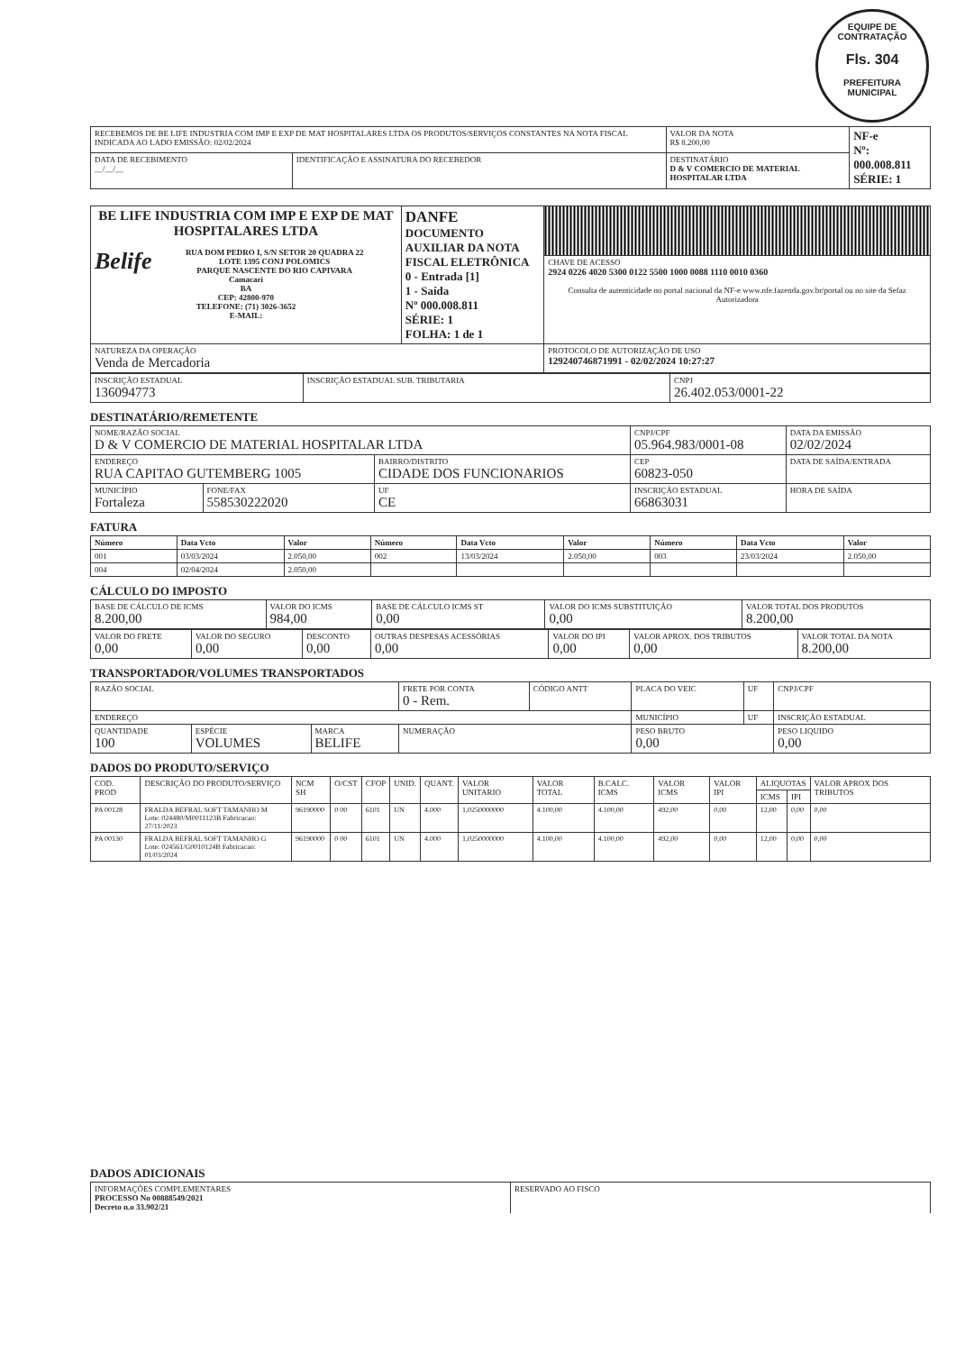EQUIPE DE CONTRATAÇÃO
Fls. 304
PREFEITURA MUNICIPAL
| RECEBEMOS DE BE LIFE INDUSTRIA COM IMP E EXP DE MAT HOSPITALARES LTDA OS PRODUTOS/SERVIÇOS CONSTANTES NA NOTA FISCAL INDICADA AO LADO EMISSÃO: 02/02/2024 | | VALOR DA NOTA R$ 8.200,00 | NF-e Nº: 000.008.811 SÉRIE: 1 |
| DATA DE RECEBIMENTO __/__/__ | IDENTIFICAÇÃO E ASSINATURA DO RECEBEDOR | DESTINATÁRIO D & V COMERCIO DE MATERIAL HOSPITALAR LTDA | |
| BE LIFE INDUSTRIA COM IMP E EXP DE MAT HOSPITALARES LTDA Belife RUA DOM PEDRO I, S/N SETOR 20 QUADRA 22 LOTE 1395 CONJ POLOMICS PARQUE NASCENTE DO RIO CAPIVARA Camacari BA CEP: 42800-970 TELEFONE: (71) 3026-3652 E-MAIL: | DANFE DOCUMENTO AUXILIAR DA NOTA FISCAL ELETRÔNICA 0 - Entrada [1] 1 - Saída Nº 000.008.811 SÉRIE: 1 FOLHA: 1 de 1 | |
| | | CHAVE DE ACESSO 2924 0226 4020 5300 0122 5500 1000 0088 1110 0010 0360 Consulta de autenticidade no portal nacional da NF-e www.nfe.fazenda.gov.br/portal ou no site da Sefaz Autorizadora |
| NATUREZA DA OPERAÇÃO Venda de Mercadoria | | PROTOCOLO DE AUTORIZAÇÃO DE USO 129240746871991 - 02/02/2024 10:27:27 |
| INSCRIÇÃO ESTADUAL 136094773 | INSCRIÇÃO ESTADUAL SUB. TRIBUTARIA | CNPJ 26.402.053/0001-22 |
DESTINATÁRIO/REMETENTE
| NOME/RAZÃO SOCIAL D & V COMERCIO DE MATERIAL HOSPITALAR LTDA | | | CNPJ/CPF 05.964.983/0001-08 | | DATA DA EMISSÃO 02/02/2024 |
| ENDEREÇO RUA CAPITAO GUTEMBERG 1005 | | BAIRRO/DISTRITO CIDADE DOS FUNCIONARIOS | | CEP 60823-050 | DATA DE SAÍDA/ENTRADA |
| MUNICÍPIO Fortaleza | FONE/FAX 558530222020 | UF CE | INSCRIÇÃO ESTADUAL 66863031 | | HORA DE SAÍDA |
FATURA
| Número | Data Vcto | Valor | Número | Data Vcto | Valor | Número | Data Vcto | Valor |
| --- | --- | --- | --- | --- | --- | --- | --- | --- |
| 001 | 03/03/2024 | 2.050,00 | 002 | 13/03/2024 | 2.050,00 | 003 | 23/03/2024 | 2.050,00 |
| 004 | 02/04/2024 | 2.050,00 | | | | | | |
CÁLCULO DO IMPOSTO
| BASE DE CÁLCULO DE ICMS 8.200,00 | VALOR DO ICMS 984,00 | BASE DE CÁLCULO ICMS ST 0,00 | VALOR DO ICMS SUBSTITUIÇÃO 0,00 | VALOR TOTAL DOS PRODUTOS 8.200,00 |
| VALOR DO FRETE 0,00 | VALOR DO SEGURO 0,00 | DESCONTO 0,00 | OUTRAS DESPESAS ACESSÓRIAS 0,00 | VALOR DO IPI 0,00 | VALOR APROX. DOS TRIBUTOS 0,00 | VALOR TOTAL DA NOTA 8.200,00 |
TRANSPORTADOR/VOLUMES TRANSPORTADOS
| RAZÃO SOCIAL | | | FRETE POR CONTA 0 - Rem. | CÓDIGO ANTT | PLACA DO VEIC | UF | CNPJ/CPF |
| ENDEREÇO | | | | | MUNICÍPIO | UF | INSCRIÇÃO ESTADUAL |
| QUANTIDADE 100 | ESPÉCIE VOLUMES | MARCA BELIFE | NUMERAÇÃO | | PESO BRUTO 0,00 | | PESO LIQUIDO 0,00 |
DADOS DO PRODUTO/SERVIÇO
| COD. PROD | DESCRIÇÃO DO PRODUTO/SERVIÇO | NCM SH | O/CST | CFOP | UNID. | QUANT. | VALOR UNITARIO | VALOR TOTAL | B.CALC. ICMS | VALOR ICMS | VALOR IPI | ALIQUOTAS | | VALOR APROX DOS TRIBUTOS |
| --- | --- | --- | --- | --- | --- | --- | --- | --- | --- | --- | --- | --- | --- | --- |
| | | | | | | | | | | | | ICMS | IPI | |
| PA 00128 | FRALDA BEFRAL SOFT TAMANHO M Lote: 024480/M0011123B Fabricacao: 27/11/2023 | 96190000 | 0 00 | 6101 | UN | 4.000 | 1,0250000000 | 4.100,00 | 4.100,00 | 492,00 | 0,00 | 12,00 | 0,00 | 0,00 |
| PA 00130 | FRALDA BEFRAL SOFT TAMANHO G Lote: 024561/G0010124B Fabricacao: 01/03/2024 | 96190000 | 0 00 | 6101 | UN | 4.000 | 1,0250000000 | 4.100,00 | 4.100,00 | 492,00 | 0,00 | 12,00 | 0,00 | 0,00 |
DADOS ADICIONAIS
| INFORMAÇÕES COMPLEMENTARES PROCESSO No 00888549/2021 Decreto n.o 33.902/21 | RESERVADO AO FISCO |